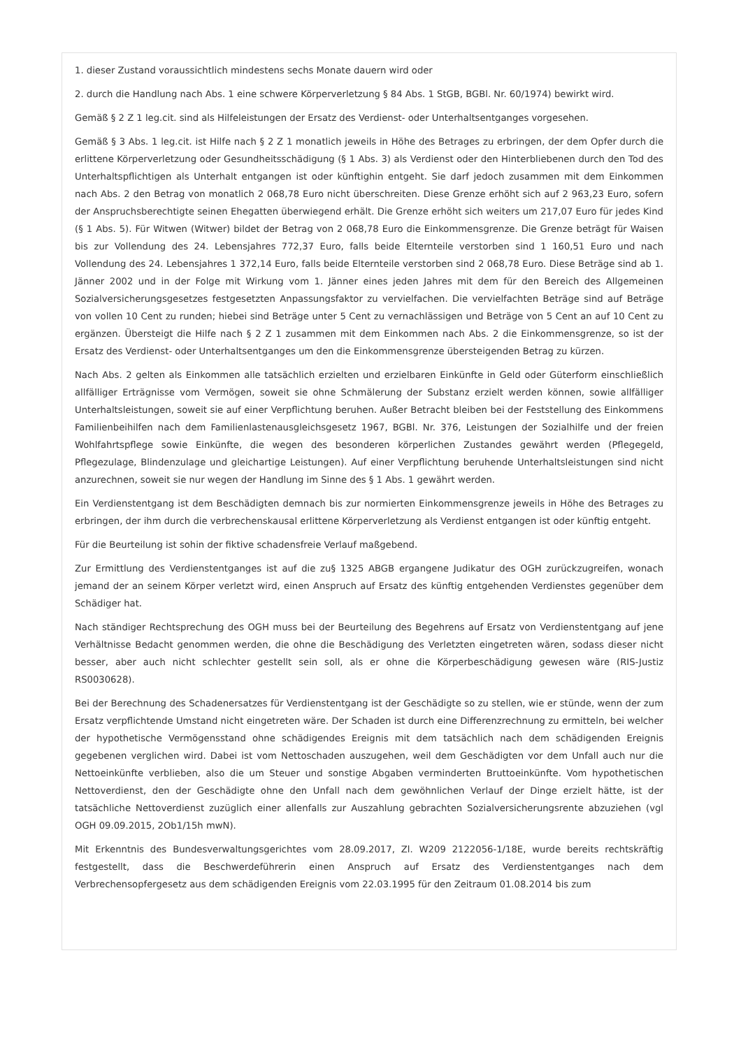1. dieser Zustand voraussichtlich mindestens sechs Monate dauern wird oder
2. durch die Handlung nach Abs. 1 eine schwere Körperverletzung § 84 Abs. 1 StGB, BGBl. Nr. 60/1974) bewirkt wird.
Gemäß § 2 Z 1 leg.cit. sind als Hilfeleistungen der Ersatz des Verdienst- oder Unterhaltsentganges vorgesehen.
Gemäß § 3 Abs. 1 leg.cit. ist Hilfe nach § 2 Z 1 monatlich jeweils in Höhe des Betrages zu erbringen, der dem Opfer durch die erlittene Körperverletzung oder Gesundheitsschädigung (§ 1 Abs. 3) als Verdienst oder den Hinterbliebenen durch den Tod des Unterhaltspflichtigen als Unterhalt entgangen ist oder künftighin entgeht. Sie darf jedoch zusammen mit dem Einkommen nach Abs. 2 den Betrag von monatlich 2 068,78 Euro nicht überschreiten. Diese Grenze erhöht sich auf 2 963,23 Euro, sofern der Anspruchsberechtigte seinen Ehegatten überwiegend erhält. Die Grenze erhöht sich weiters um 217,07 Euro für jedes Kind (§ 1 Abs. 5). Für Witwen (Witwer) bildet der Betrag von 2 068,78 Euro die Einkommensgrenze. Die Grenze beträgt für Waisen bis zur Vollendung des 24. Lebensjahres 772,37 Euro, falls beide Elternteile verstorben sind 1 160,51 Euro und nach Vollendung des 24. Lebensjahres 1 372,14 Euro, falls beide Elternteile verstorben sind 2 068,78 Euro. Diese Beträge sind ab 1. Jänner 2002 und in der Folge mit Wirkung vom 1. Jänner eines jeden Jahres mit dem für den Bereich des Allgemeinen Sozialversicherungsgesetzes festgesetzten Anpassungsfaktor zu vervielfachen. Die vervielfachten Beträge sind auf Beträge von vollen 10 Cent zu runden; hiebei sind Beträge unter 5 Cent zu vernachlässigen und Beträge von 5 Cent an auf 10 Cent zu ergänzen. Übersteigt die Hilfe nach § 2 Z 1 zusammen mit dem Einkommen nach Abs. 2 die Einkommensgrenze, so ist der Ersatz des Verdienst- oder Unterhaltsentganges um den die Einkommensgrenze übersteigenden Betrag zu kürzen.
Nach Abs. 2 gelten als Einkommen alle tatsächlich erzielten und erzielbaren Einkünfte in Geld oder Güterform einschließlich allfälliger Erträgnisse vom Vermögen, soweit sie ohne Schmälerung der Substanz erzielt werden können, sowie allfälliger Unterhaltsleistungen, soweit sie auf einer Verpflichtung beruhen. Außer Betracht bleiben bei der Feststellung des Einkommens Familienbeihilfen nach dem Familienlastenausgleichsgesetz 1967, BGBl. Nr. 376, Leistungen der Sozialhilfe und der freien Wohlfahrtspflege sowie Einkünfte, die wegen des besonderen körperlichen Zustandes gewährt werden (Pflegegeld, Pflegezulage, Blindenzulage und gleichartige Leistungen). Auf einer Verpflichtung beruhende Unterhaltsleistungen sind nicht anzurechnen, soweit sie nur wegen der Handlung im Sinne des § 1 Abs. 1 gewährt werden.
Ein Verdienstentgang ist dem Beschädigten demnach bis zur normierten Einkommensgrenze jeweils in Höhe des Betrages zu erbringen, der ihm durch die verbrechenskausal erlittene Körperverletzung als Verdienst entgangen ist oder künftig entgeht.
Für die Beurteilung ist sohin der fiktive schadensfreie Verlauf maßgebend.
Zur Ermittlung des Verdienstentganges ist auf die zu§ 1325 ABGB ergangene Judikatur des OGH zurückzugreifen, wonach jemand der an seinem Körper verletzt wird, einen Anspruch auf Ersatz des künftig entgehenden Verdienstes gegenüber dem Schädiger hat.
Nach ständiger Rechtsprechung des OGH muss bei der Beurteilung des Begehrens auf Ersatz von Verdienstentgang auf jene Verhältnisse Bedacht genommen werden, die ohne die Beschädigung des Verletzten eingetreten wären, sodass dieser nicht besser, aber auch nicht schlechter gestellt sein soll, als er ohne die Körperbeschädigung gewesen wäre (RIS-Justiz RS0030628).
Bei der Berechnung des Schadenersatzes für Verdienstentgang ist der Geschädigte so zu stellen, wie er stünde, wenn der zum Ersatz verpflichtende Umstand nicht eingetreten wäre. Der Schaden ist durch eine Differenzrechnung zu ermitteln, bei welcher der hypothetische Vermögensstand ohne schädigendes Ereignis mit dem tatsächlich nach dem schädigenden Ereignis gegebenen verglichen wird. Dabei ist vom Nettoschaden auszugehen, weil dem Geschädigten vor dem Unfall auch nur die Nettoeinkünfte verblieben, also die um Steuer und sonstige Abgaben verminderten Bruttoeinkünfte. Vom hypothetischen Nettoverdienst, den der Geschädigte ohne den Unfall nach dem gewöhnlichen Verlauf der Dinge erzielt hätte, ist der tatsächliche Nettoverdienst zuzüglich einer allenfalls zur Auszahlung gebrachten Sozialversicherungsrente abzuziehen (vgl OGH 09.09.2015, 2Ob1/15h mwN).
Mit Erkenntnis des Bundesverwaltungsgerichtes vom 28.09.2017, Zl. W209 2122056-1/18E, wurde bereits rechtskräftig festgestellt, dass die Beschwerdeführerin einen Anspruch auf Ersatz des Verdienstentganges nach dem Verbrechensopfergesetz aus dem schädigenden Ereignis vom 22.03.1995 für den Zeitraum 01.08.2014 bis zum